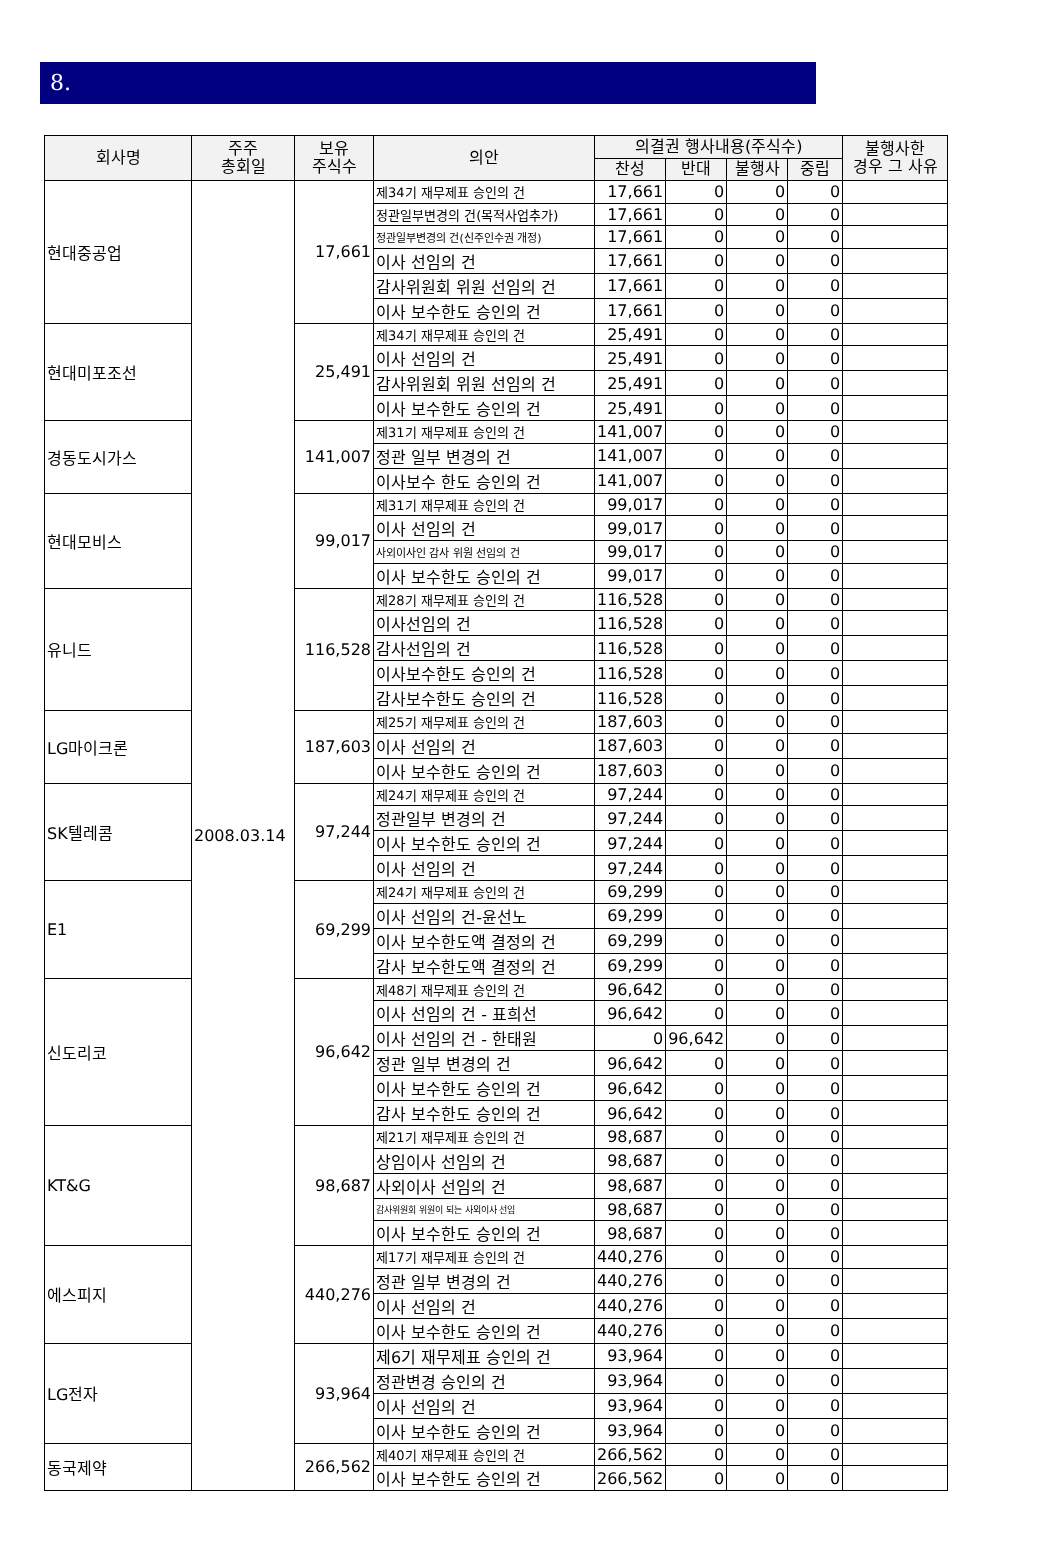8.
| 회사명 | 주주 총회일 | 보유 주식수 | 의안 | 의결권 행사내용(주식수) | | | | 불행사한 경우 그 사유 |
| --- | --- | --- | --- | --- | --- | --- | --- | --- |
| | | | | 찬성 | 반대 | 불행사 | 중립 | |
| 현대중공업 | 2008.03.14 | 17,661 | 제34기 재무제표 승인의 건 | 17,661 | 0 | 0 | 0 | |
| | | | 정관일부변경의 건(목적사업추가) | 17,661 | 0 | 0 | 0 | |
| | | | 정관일부변경의 건(신주인수권 개정) | 17,661 | 0 | 0 | 0 | |
| | | | 이사 선임의 건 | 17,661 | 0 | 0 | 0 | |
| | | | 감사위원회 위원 선임의 건 | 17,661 | 0 | 0 | 0 | |
| | | | 이사 보수한도 승인의 건 | 17,661 | 0 | 0 | 0 | |
| 현대미포조선 | | 25,491 | 제34기 재무제표 승인의 건 | 25,491 | 0 | 0 | 0 | |
| | | | 이사 선임의 건 | 25,491 | 0 | 0 | 0 | |
| | | | 감사위원회 위원 선임의 건 | 25,491 | 0 | 0 | 0 | |
| | | | 이사 보수한도 승인의 건 | 25,491 | 0 | 0 | 0 | |
| 경동도시가스 | | 141,007 | 제31기 재무제표 승인의 건 | 141,007 | 0 | 0 | 0 | |
| | | | 정관 일부 변경의 건 | 141,007 | 0 | 0 | 0 | |
| | | | 이사보수 한도 승인의 건 | 141,007 | 0 | 0 | 0 | |
| 현대모비스 | | 99,017 | 제31기 재무제표 승인의 건 | 99,017 | 0 | 0 | 0 | |
| | | | 이사 선임의 건 | 99,017 | 0 | 0 | 0 | |
| | | | 사외이사인 감사 위원 선임의 건 | 99,017 | 0 | 0 | 0 | |
| | | | 이사 보수한도 승인의 건 | 99,017 | 0 | 0 | 0 | |
| 유니드 | | 116,528 | 제28기 재무제표 승인의 건 | 116,528 | 0 | 0 | 0 | |
| | | | 이사선임의 건 | 116,528 | 0 | 0 | 0 | |
| | | | 감사선임의 건 | 116,528 | 0 | 0 | 0 | |
| | | | 이사보수한도 승인의 건 | 116,528 | 0 | 0 | 0 | |
| | | | 감사보수한도 승인의 건 | 116,528 | 0 | 0 | 0 | |
| LG마이크론 | | 187,603 | 제25기 재무제표 승인의 건 | 187,603 | 0 | 0 | 0 | |
| | | | 이사 선임의 건 | 187,603 | 0 | 0 | 0 | |
| | | | 이사 보수한도 승인의 건 | 187,603 | 0 | 0 | 0 | |
| SK텔레콤 | | 97,244 | 제24기 재무제표 승인의 건 | 97,244 | 0 | 0 | 0 | |
| | | | 정관일부 변경의 건 | 97,244 | 0 | 0 | 0 | |
| | | | 이사 보수한도 승인의 건 | 97,244 | 0 | 0 | 0 | |
| | | | 이사 선임의 건 | 97,244 | 0 | 0 | 0 | |
| E1 | | 69,299 | 제24기 재무제표 승인의 건 | 69,299 | 0 | 0 | 0 | |
| | | | 이사 선임의 건-윤선노 | 69,299 | 0 | 0 | 0 | |
| | | | 이사 보수한도액 결정의 건 | 69,299 | 0 | 0 | 0 | |
| | | | 감사 보수한도액 결정의 건 | 69,299 | 0 | 0 | 0 | |
| 신도리코 | | 96,642 | 제48기 재무제표 승인의 건 | 96,642 | 0 | 0 | 0 | |
| | | | 이사 선임의 건 - 표희선 | 96,642 | 0 | 0 | 0 | |
| | | | 이사 선임의 건 - 한태원 | 0 | 96,642 | 0 | 0 | |
| | | | 정관 일부 변경의 건 | 96,642 | 0 | 0 | 0 | |
| | | | 이사 보수한도 승인의 건 | 96,642 | 0 | 0 | 0 | |
| | | | 감사 보수한도 승인의 건 | 96,642 | 0 | 0 | 0 | |
| KT&G | | 98,687 | 제21기 재무제표 승인의 건 | 98,687 | 0 | 0 | 0 | |
| | | | 상임이사 선임의 건 | 98,687 | 0 | 0 | 0 | |
| | | | 사외이사 선임의 건 | 98,687 | 0 | 0 | 0 | |
| | | | 감사위원회 위원이 되는 사외이사 선임 | 98,687 | 0 | 0 | 0 | |
| | | | 이사 보수한도 승인의 건 | 98,687 | 0 | 0 | 0 | |
| 에스피지 | | 440,276 | 제17기 재무제표 승인의 건 | 440,276 | 0 | 0 | 0 | |
| | | | 정관 일부 변경의 건 | 440,276 | 0 | 0 | 0 | |
| | | | 이사 선임의 건 | 440,276 | 0 | 0 | 0 | |
| | | | 이사 보수한도 승인의 건 | 440,276 | 0 | 0 | 0 | |
| LG전자 | | 93,964 | 제6기 재무제표 승인의 건 | 93,964 | 0 | 0 | 0 | |
| | | | 정관변경 승인의 건 | 93,964 | 0 | 0 | 0 | |
| | | | 이사 선임의 건 | 93,964 | 0 | 0 | 0 | |
| | | | 이사 보수한도 승인의 건 | 93,964 | 0 | 0 | 0 | |
| 동국제약 | | 266,562 | 제40기 재무제표 승인의 건 | 266,562 | 0 | 0 | 0 | |
| | | | 이사 보수한도 승인의 건 | 266,562 | 0 | 0 | 0 | |